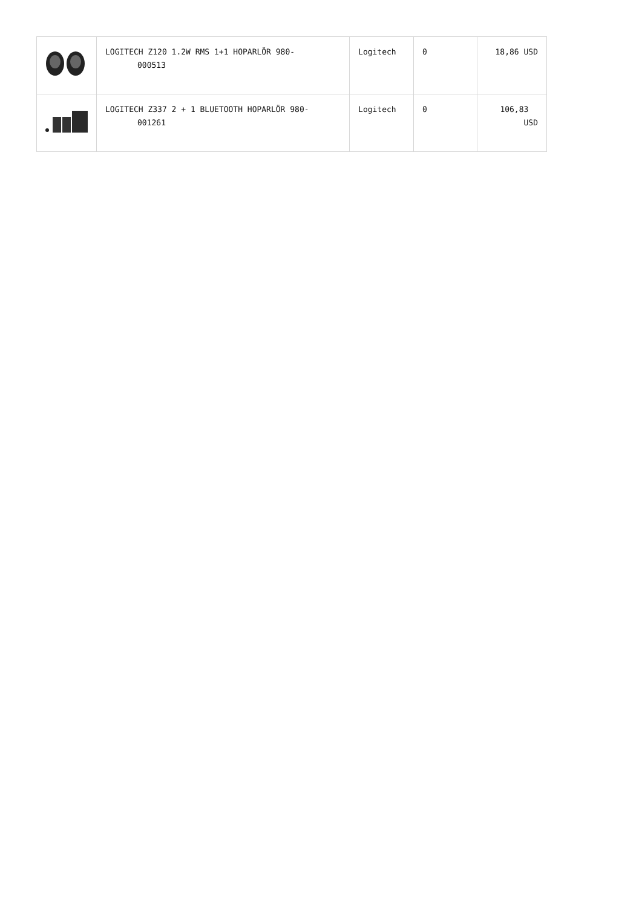| | LOGITECH Z120 1.2W RMS 1+1 HOPARLÖR 980- 000513 | Logitech | 0 | 18,86 USD |
| | LOGITECH Z337 2 + 1 BLUETOOTH HOPARLÖR 980- 001261 | Logitech | 0 | 106,83 USD |